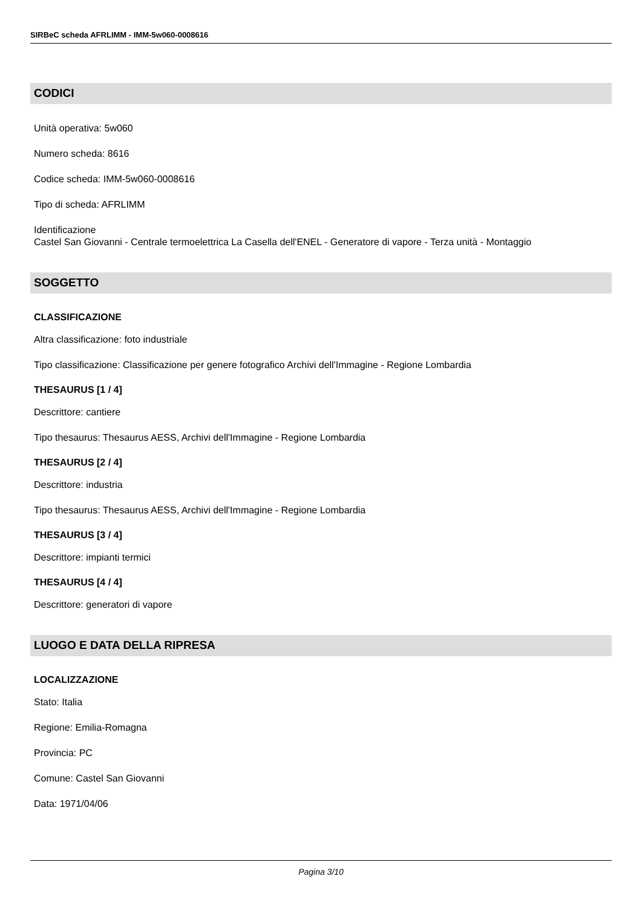SIRBeC scheda AFRLIMM - IMM-5w060-0008616
CODICI
Unità operativa: 5w060
Numero scheda: 8616
Codice scheda: IMM-5w060-0008616
Tipo di scheda: AFRLIMM
Identificazione
Castel San Giovanni - Centrale termoelettrica La Casella dell'ENEL - Generatore di vapore - Terza unità - Montaggio
SOGGETTO
CLASSIFICAZIONE
Altra classificazione: foto industriale
Tipo classificazione: Classificazione per genere fotografico Archivi dell'Immagine - Regione Lombardia
THESAURUS [1 / 4]
Descrittore: cantiere
Tipo thesaurus: Thesaurus AESS, Archivi dell'Immagine - Regione Lombardia
THESAURUS [2 / 4]
Descrittore: industria
Tipo thesaurus: Thesaurus AESS, Archivi dell'Immagine - Regione Lombardia
THESAURUS [3 / 4]
Descrittore: impianti termici
THESAURUS [4 / 4]
Descrittore: generatori di vapore
LUOGO E DATA DELLA RIPRESA
LOCALIZZAZIONE
Stato: Italia
Regione: Emilia-Romagna
Provincia: PC
Comune: Castel San Giovanni
Data: 1971/04/06
Pagina 3/10